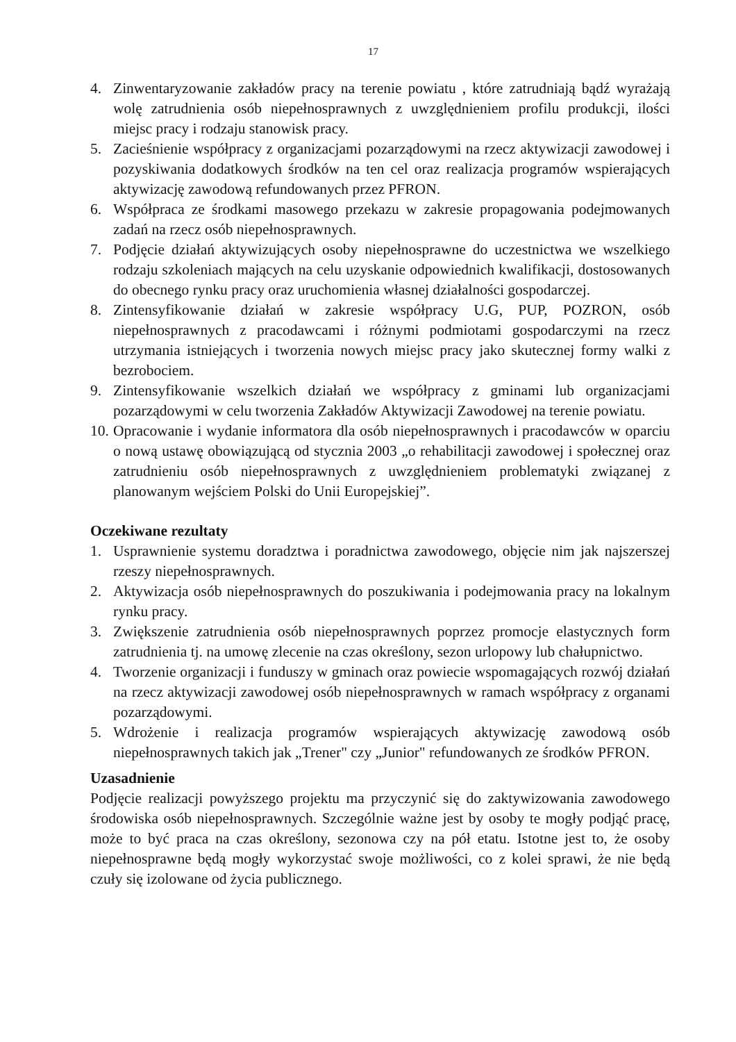17
4. Zinwentaryzowanie zakładów pracy na terenie powiatu , które zatrudniają bądź wyrażają wolę zatrudnienia osób niepełnosprawnych z uwzględnieniem profilu produkcji, ilości miejsc pracy i rodzaju stanowisk pracy.
5. Zacieśnienie współpracy z organizacjami pozarządowymi na rzecz aktywizacji zawodowej i pozyskiwania dodatkowych środków na ten cel oraz realizacja programów wspierających aktywizację zawodową refundowanych przez PFRON.
6. Współpraca ze środkami masowego przekazu w zakresie propagowania podejmowanych zadań na rzecz osób niepełnosprawnych.
7. Podjęcie działań aktywizujących osoby niepełnosprawne do uczestnictwa we wszelkiego rodzaju szkoleniach mających na celu uzyskanie odpowiednich kwalifikacji, dostosowanych do obecnego rynku pracy oraz uruchomienia własnej działalności gospodarczej.
8. Zintensyfikowanie działań w zakresie współpracy U.G, PUP, POZRON, osób niepełnosprawnych z pracodawcami i różnymi podmiotami gospodarczymi na rzecz utrzymania istniejących i tworzenia nowych miejsc pracy jako skutecznej formy walki z bezrobociem.
9. Zintensyfikowanie wszelkich działań we współpracy z gminami lub organizacjami pozarządowymi w celu tworzenia Zakładów Aktywizacji Zawodowej na terenie powiatu.
10. Opracowanie i wydanie informatora dla osób niepełnosprawnych i pracodawców w oparciu o nową ustawę obowiązującą od stycznia 2003 „o rehabilitacji zawodowej i społecznej oraz zatrudnieniu osób niepełnosprawnych z uwzględnieniem problematyki związanej z planowanym wejściem Polski do Unii Europejskiej”.
Oczekiwane rezultaty
1. Usprawnienie systemu doradztwa i poradnictwa zawodowego, objęcie nim jak najszerszej rzeszy niepełnosprawnych.
2. Aktywizacja osób niepełnosprawnych do poszukiwania i podejmowania pracy na lokalnym rynku pracy.
3. Zwiększenie zatrudnienia osób niepełnosprawnych poprzez promocje elastycznych form zatrudnienia tj. na umowę zlecenie na czas określony, sezon urlopowy lub chałupnictwo.
4. Tworzenie organizacji i funduszy w gminach oraz powiecie wspomagających rozwój działań na rzecz aktywizacji zawodowej osób niepełnosprawnych w ramach współpracy z organami pozarządowymi.
5. Wdrożenie i realizacja programów wspierających aktywizację zawodową osób niepełnosprawnych takich jak „Trener" czy „Junior" refundowanych ze środków PFRON.
Uzasadnienie
Podjęcie realizacji powyższego projektu ma przyczynić się do zaktywizowania zawodowego środowiska osób niepełnosprawnych. Szczególnie ważne jest by osoby te mogły podjąć pracę, może to być praca na czas określony, sezonowa czy na pół etatu. Istotne jest to, że osoby niepełnosprawne będą mogły wykorzystać swoje możliwości, co z kolei sprawi, że nie będą czuły się izolowane od życia publicznego.